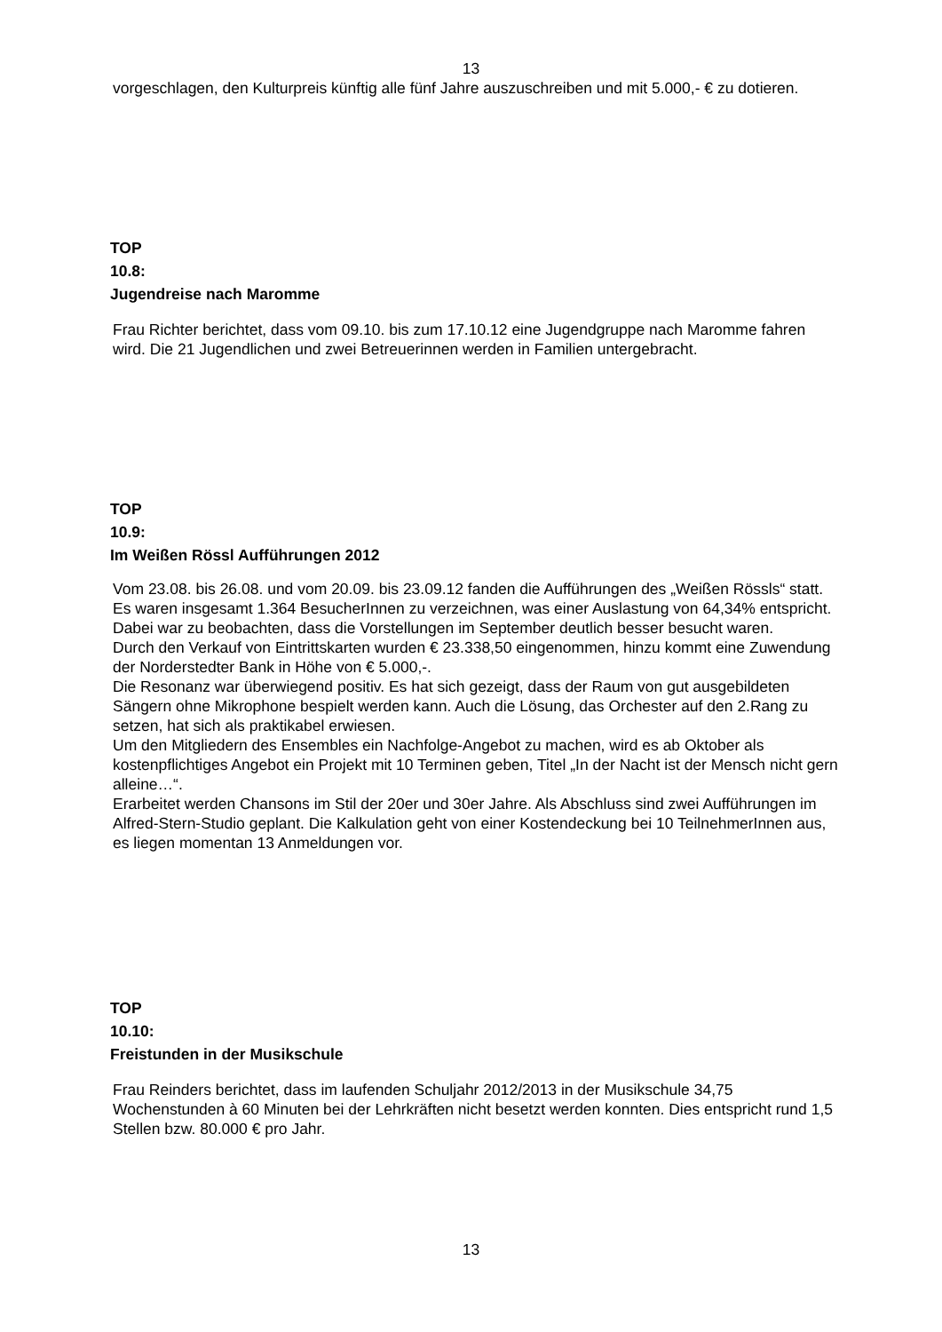13
vorgeschlagen, den Kulturpreis künftig alle fünf Jahre auszuschreiben und mit 5.000,- € zu dotieren.
TOP
10.8:
Jugendreise nach Maromme
Frau Richter berichtet, dass vom 09.10. bis zum 17.10.12 eine Jugendgruppe nach Maromme fahren wird. Die 21 Jugendlichen und zwei Betreuerinnen werden in Familien untergebracht.
TOP
10.9:
Im Weißen Rössl Aufführungen 2012
Vom 23.08. bis 26.08. und vom 20.09. bis 23.09.12 fanden die Aufführungen des „Weißen Rössls“ statt. Es waren insgesamt 1.364 BesucherInnen zu verzeichnen, was einer Auslastung von 64,34% entspricht. Dabei war zu beobachten, dass die Vorstellungen im September deutlich besser besucht waren.
Durch den Verkauf von Eintrittskarten wurden € 23.338,50 eingenommen, hinzu kommt eine Zuwendung der Norderstedter Bank in Höhe von € 5.000,-.
Die Resonanz war überwiegend positiv. Es hat sich gezeigt, dass der Raum von gut ausgebildeten Sängern ohne Mikrophone bespielt werden kann. Auch die Lösung, das Orchester auf den 2.Rang zu setzen, hat sich als praktikabel erwiesen.
Um den Mitgliedern des Ensembles ein Nachfolge-Angebot zu machen, wird es ab Oktober als kostenpflichtiges Angebot ein Projekt mit 10 Terminen geben, Titel „In der Nacht ist der Mensch nicht gern alleine…“.
Erarbeitet werden Chansons im Stil der 20er und 30er Jahre. Als Abschluss sind zwei Aufführungen im Alfred-Stern-Studio geplant. Die Kalkulation geht von einer Kostendeckung bei 10 TeilnehmerInnen aus, es liegen momentan 13 Anmeldungen vor.
TOP
10.10:
Freistunden in der Musikschule
Frau Reinders berichtet, dass im laufenden Schuljahr 2012/2013 in der Musikschule 34,75 Wochenstunden à 60 Minuten bei der Lehrkräften nicht besetzt werden konnten. Dies entspricht rund 1,5 Stellen bzw. 80.000 € pro Jahr.
13